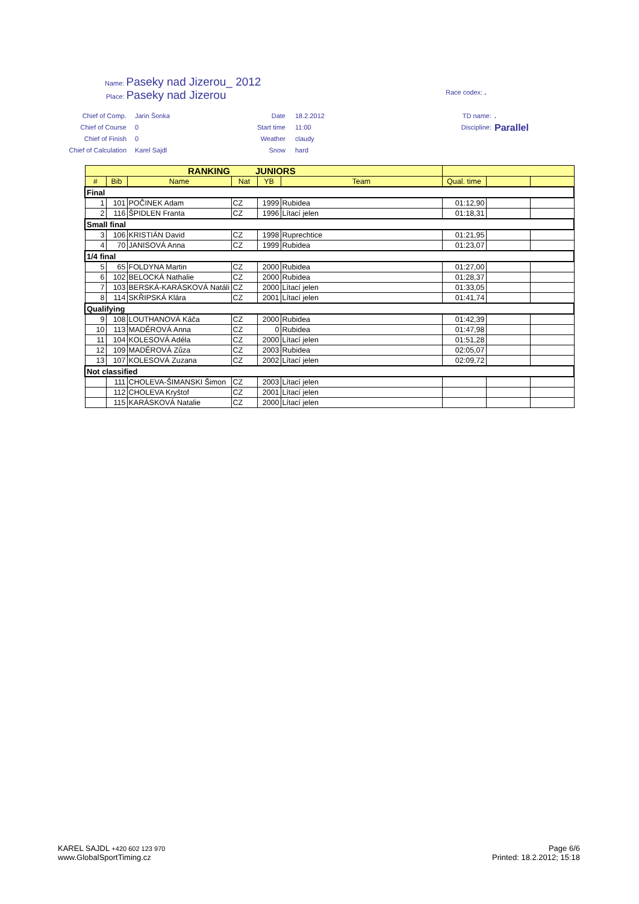Name: Paseky nad Jizerou_ 2012
Place: Paseky nad Jizerou
Race codex: .
Chief of Comp.
Chief of Course
Chief of Finish
Chief of Calculation
Jarin Šonka
0
0
Karel Sajdl
Date
Start time
Weather
Snow
18.2.2012
11:00
claudy
hard
TD name:
Discipline:
.
Parallel
| RANKING | | | JUNIORS | | | | | |
| --- | --- | --- | --- | --- | --- | --- | --- | --- |
| # | Bib | Name | Nat | YB | Team | Qual. time | | |
| Final | | | | | | | | |
| 1 | 101 | POČINEK Adam | CZ | 1999 | Rubidea | 01:12,90 | | |
| 2 | 116 | ŠPIDLEN Franta | CZ | 1996 | Lítací jelen | 01:18,31 | | |
| Small final | | | | | | | | |
| 3 | 106 | KRISTIÁN David | CZ | 1998 | Ruprechtice | 01:21,95 | | |
| 4 | 70 | JANISOVÁ Anna | CZ | 1999 | Rubidea | 01:23,07 | | |
| 1/4 final | | | | | | | | |
| 5 | 65 | FOLDYNA Martin | CZ | 2000 | Rubidea | 01:27,00 | | |
| 6 | 102 | BELOCKÁ Nathalie | CZ | 2000 | Rubidea | 01:28,37 | | |
| 7 | 103 | BERSKÁ-KARÁSKOVÁ Natáli | CZ | 2000 | Lítací jelen | 01:33,05 | | |
| 8 | 114 | SKŘIPSKÁ Klára | CZ | 2001 | Lítací jelen | 01:41,74 | | |
| Qualifying | | | | | | | | |
| 9 | 108 | LOUTHANOVÁ Káča | CZ | 2000 | Rubidea | 01:42,39 | | |
| 10 | 113 | MADĚROVÁ Anna | CZ | 0 | Rubidea | 01:47,98 | | |
| 11 | 104 | KOLESOVÁ Adéla | CZ | 2000 | Lítací jelen | 01:51,28 | | |
| 12 | 109 | MADĚROVÁ Zůza | CZ | 2003 | Rubidea | 02:05,07 | | |
| 13 | 107 | KOLESOVÁ Zuzana | CZ | 2002 | Lítací jelen | 02:09,72 | | |
| Not classified | | | | | | | | |
| | 111 | CHOLEVA-ŠIMANSKI Šimon | CZ | 2003 | Lítací jelen | | | |
| | 112 | CHOLEVA Kryštof | CZ | 2001 | Lítací jelen | | | |
| | 115 | KARÁSKOVÁ Natalie | CZ | 2000 | Lítací jelen | | | |
KAREL SAJDL +420 602 123 970
www.GlobalSportTiming.cz
Page 6/6
Printed: 18.2.2012; 15:18